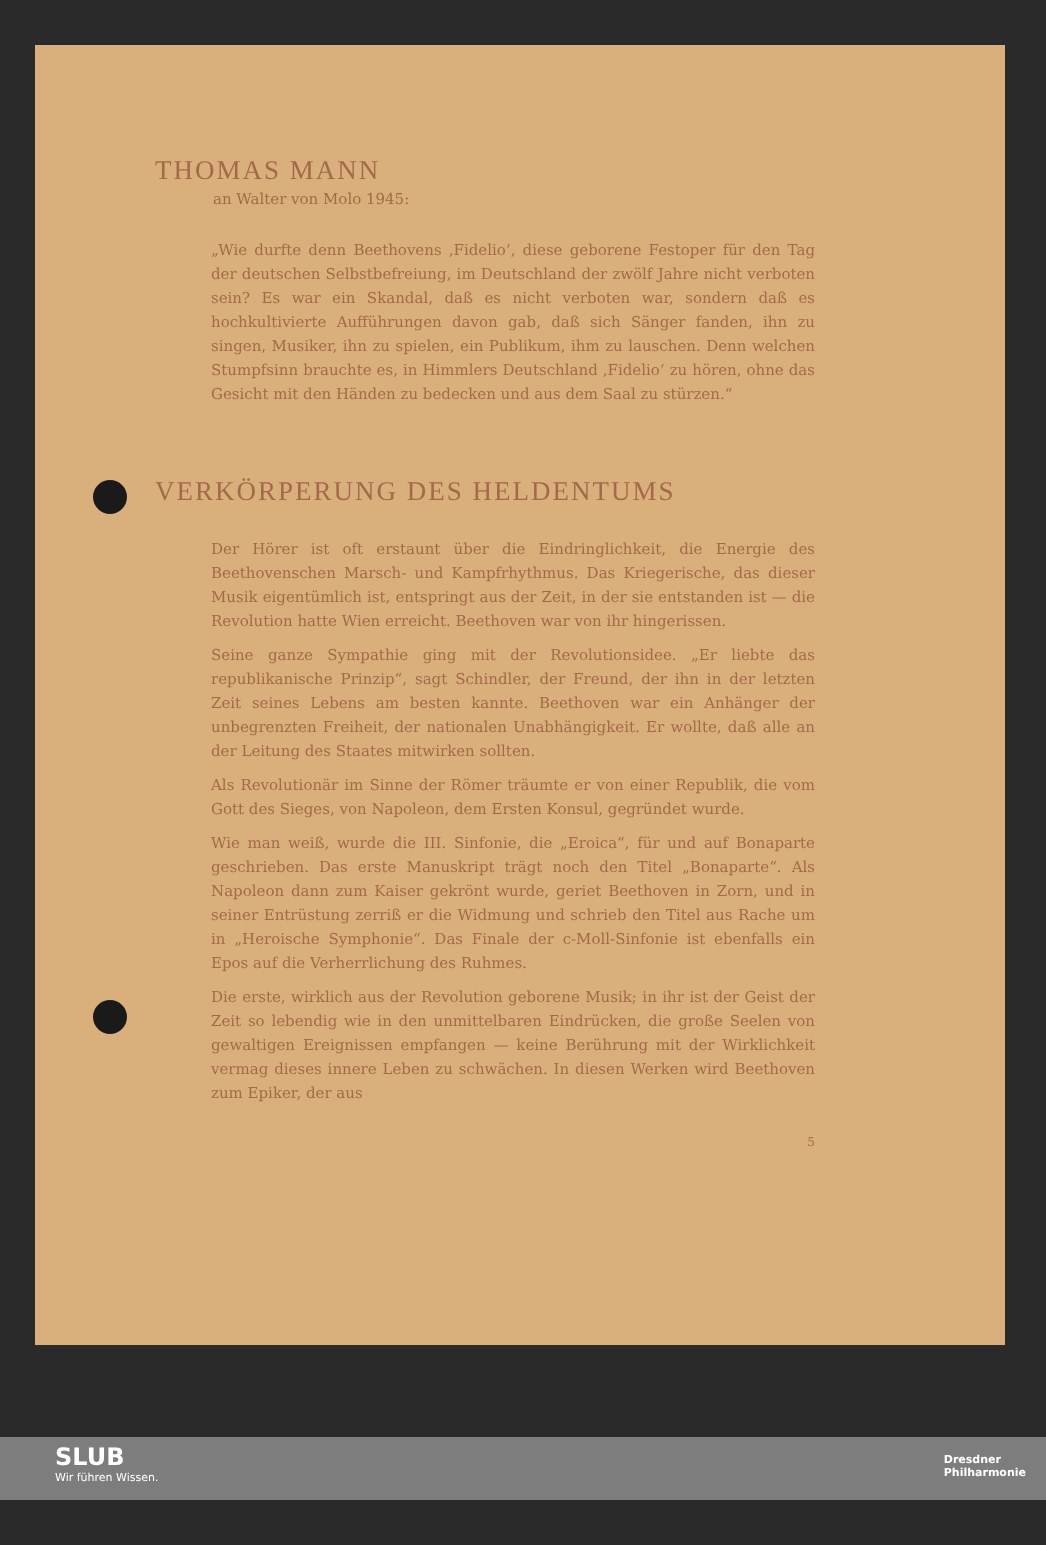THOMAS MANN
an Walter von Molo 1945:
„Wie durfte denn Beethovens ‚Fidelio‘, diese geborene Festoper für den Tag der deutschen Selbstbefreiung, im Deutschland der zwölf Jahre nicht verboten sein? Es war ein Skandal, daß es nicht verboten war, sondern daß es hochkultivierte Aufführungen davon gab, daß sich Sänger fanden, ihn zu singen, Musiker, ihn zu spielen, ein Publikum, ihm zu lauschen. Denn welchen Stumpfsinn brauchte es, in Himmlers Deutschland ‚Fidelio‘ zu hören, ohne das Gesicht mit den Händen zu bedecken und aus dem Saal zu stürzen.“
VERKÖRPERUNG DES HELDENTUMS
Der Hörer ist oft erstaunt über die Eindringlichkeit, die Energie des Beethovenschen Marsch- und Kampfrhythmus. Das Kriegerische, das dieser Musik eigentümlich ist, entspringt aus der Zeit, in der sie entstanden ist — die Revolution hatte Wien erreicht. Beethoven war von ihr hingerissen.
Seine ganze Sympathie ging mit der Revolutionsidee. „Er liebte das republikanische Prinzip“, sagt Schindler, der Freund, der ihn in der letzten Zeit seines Lebens am besten kannte. Beethoven war ein Anhänger der unbegrenzten Freiheit, der nationalen Unabhängigkeit. Er wollte, daß alle an der Leitung des Staates mitwirken sollten.
Als Revolutionär im Sinne der Römer träumte er von einer Republik, die vom Gott des Sieges, von Napoleon, dem Ersten Konsul, gegründet wurde.
Wie man weiß, wurde die III. Sinfonie, die „Eroica“, für und auf Bonaparte geschrieben. Das erste Manuskript trägt noch den Titel „Bonaparte“. Als Napoleon dann zum Kaiser gekrönt wurde, geriet Beethoven in Zorn, und in seiner Entrüstung zerriß er die Widmung und schrieb den Titel aus Rache um in „Heroische Symphonie“. Das Finale der c-Moll-Sinfonie ist ebenfalls ein Epos auf die Verherrlichung des Ruhmes.
Die erste, wirklich aus der Revolution geborene Musik; in ihr ist der Geist der Zeit so lebendig wie in den unmittelbaren Eindrücken, die große Seelen von gewaltigen Ereignissen empfangen — keine Berührung mit der Wirklichkeit vermag dieses innere Leben zu schwächen. In diesen Werken wird Beethoven zum Epiker, der aus
5
SLUB
Wir führen Wissen.
Dresdner
Philharmonie